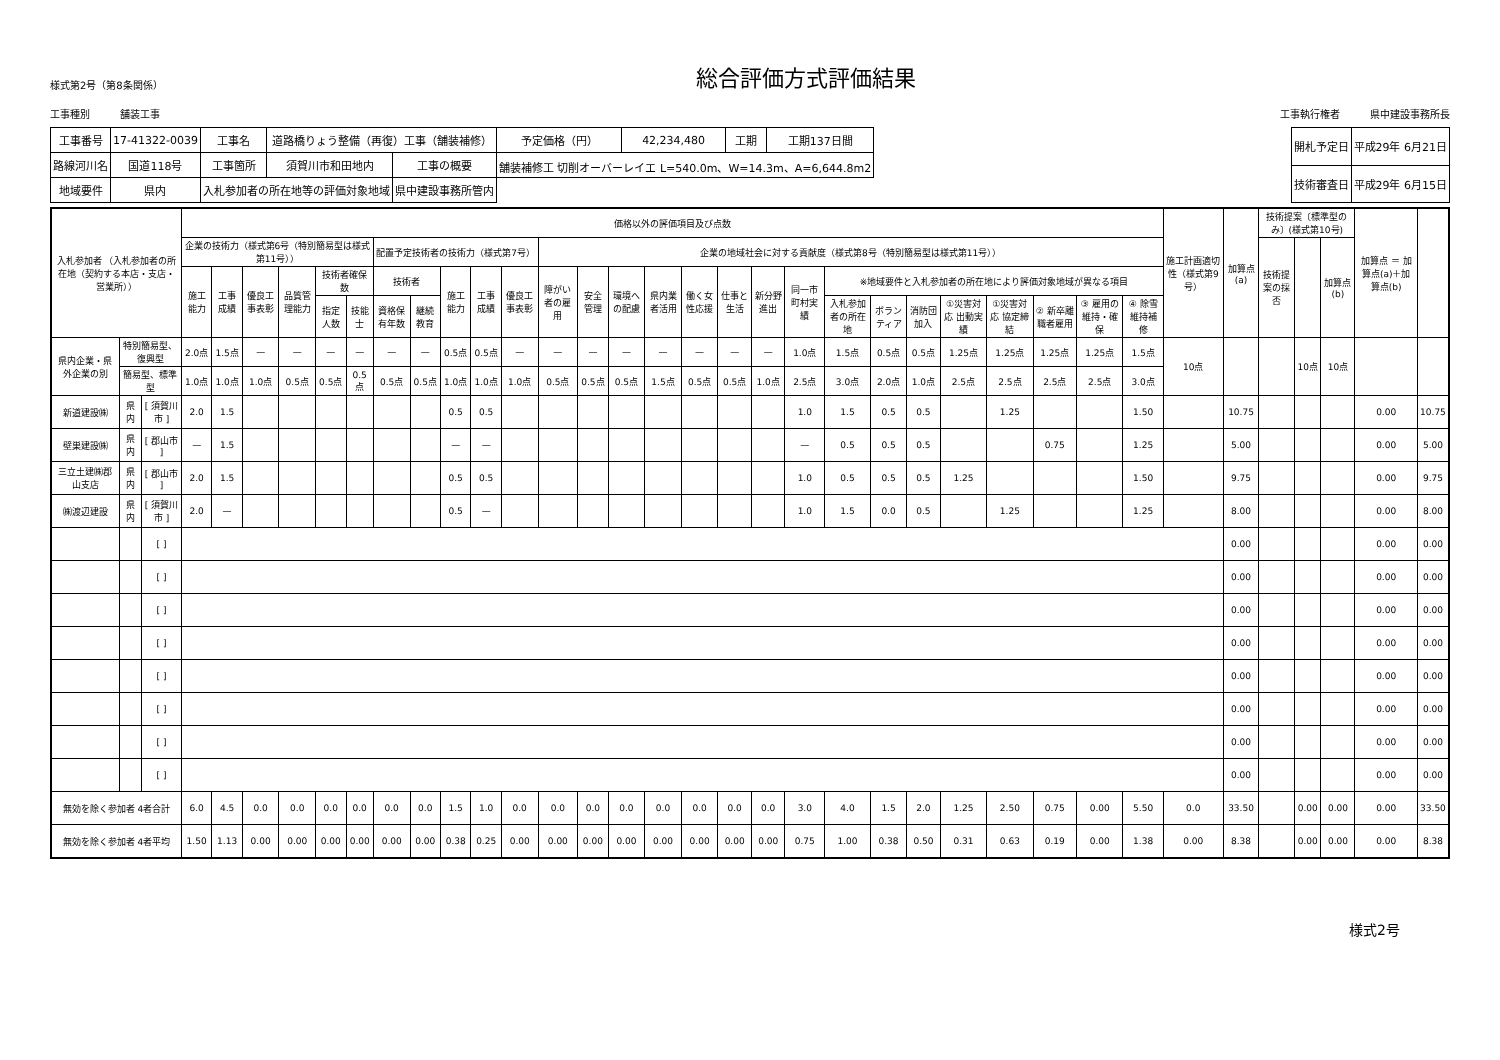様式第2号（第8条関係）
総合評価方式評価結果
工事種別　　　舗装工事
工事執行権者　　　県中建設事務所長
| 工事番号 | 17-41322-0039 | 工事名 | 道路橋りょう整備（再復）工事（舗装補修） | | | 予定価格（円） | 42,234,480 | 工期 | 工期137日間 |
| 路線河川名 | 国道118号 | 工事箇所 | 須賀川市和田地内 | 工事の概要 | 舗装補修工 切削オーバーレイエ L=540.0m、W=14.3m、A=6,644.8m2 | | | | |
| 地域要件 | 県内 | 入札参加者の所在地等の評価対象地域 | | 県中建設事務所管内 | | | | | |
| 開札予定日 | 平成29年 6月21日 |
| 技術審査日 | 平成29年 6月15日 |
| 入札参加者 （入札参加者の所在地（契約する本店・支店・営業所）） | | | 価格以外の評価項目及び点数 | | | | | | | | | | | | | | | | | | | | | | | | | | | 施工計画適切性（様式第9号） | 加算点(a) | 技術提案〔標準型のみ〕(様式第10号) | | | 加算点 ＝ 加算点(a)＋加算点(b) | |
| --- | --- | --- | --- | --- | --- | --- | --- | --- | --- | --- | --- | --- | --- | --- | --- | --- | --- | --- | --- | --- | --- | --- | --- | --- | --- | --- | --- | --- | --- | --- | --- | --- | --- | --- | --- | --- |
| | | | 企業の技術力（様式第6号（特別簡易型は様式第11号）） | | | | | | 配置予定技術者の技術力（様式第7号） | | | | | 企業の地域社会に対する貢献度（様式第8号（特別簡易型は様式第11号）） | | | | | | | | | | | | | | | | | | 技術提案の採否 | | 加算点(b) | | |
| | | | 施工能力 | 工事成績 | 優良工事表彰 | 品質管理能力 | 技術者確保数 | | 技術者 | | 施工能力 | 工事成績 | 優良工事表彰 | 障がい者の雇用 | 安全管理 | 環境への配慮 | 県内業者活用 | 働く女性応援 | 仕事と生活 | 新分野進出 | 同一市町村実績 | ※地域要件と入札参加者の所在地により評価対象地域が異なる項目 | | | | | | | | | | | | | | |
| | | | | | | | 指定人数 | 技能士 | 資格保有年数 | 継続教育 | | | | | | | | | | | | 入札参加者の所在地 | ボランティア | 消防団加入 | ①災害対応 出動実績 | ①災害対応 協定締結 | ② 新卒離職者雇用 | ③ 雇用の維持・確保 | ④ 除雪維持補修 | | | | | | | |
| 県内企業・県外企業の別 | 特別簡易型、復興型 | | 2.0点 | 1.5点 | — | — | — | — | — | — | 0.5点 | 0.5点 | — | — | — | — | — | — | — | — | 1.0点 | 1.5点 | 0.5点 | 0.5点 | 1.25点 | 1.25点 | 1.25点 | 1.25点 | 1.5点 | 10点 | | | 10点 | 10点 | | |
| | 簡易型、標準型 | | 1.0点 | 1.0点 | 1.0点 | 0.5点 | 0.5点 | 0.5点 | 0.5点 | 0.5点 | 1.0点 | 1.0点 | 1.0点 | 0.5点 | 0.5点 | 0.5点 | 1.5点 | 0.5点 | 0.5点 | 1.0点 | 2.5点 | 3.0点 | 2.0点 | 1.0点 | 2.5点 | 2.5点 | 2.5点 | 2.5点 | 3.0点 | | | | | | | |
| 新道建設㈱ | 県内 | [ 須賀川市 ] | 2.0 | 1.5 | | | | | | | 0.5 | 0.5 | | | | | | | | | 1.0 | 1.5 | 0.5 | 0.5 | | 1.25 | | | 1.50 | | 10.75 | | | | 0.00 | 10.75 |
| 壁巣建設㈱ | 県内 | [ 郡山市 ] | — | 1.5 | | | | | | | — | — | | | | | | | | | — | 0.5 | 0.5 | 0.5 | | | 0.75 | | 1.25 | | 5.00 | | | | 0.00 | 5.00 |
| 三立土建㈱郡山支店 | 県内 | [ 郡山市 ] | 2.0 | 1.5 | | | | | | | 0.5 | 0.5 | | | | | | | | | 1.0 | 0.5 | 0.5 | 0.5 | 1.25 | | | | 1.50 | | 9.75 | | | | 0.00 | 9.75 |
| ㈱渡辺建設 | 県内 | [ 須賀川市 ] | 2.0 | — | | | | | | | 0.5 | — | | | | | | | | | 1.0 | 1.5 | 0.0 | 0.5 | | 1.25 | | | 1.25 | | 8.00 | | | | 0.00 | 8.00 |
| | | [ ] | | | | | | | | | | | | | | | | | | | | | | | | | | | | | 0.00 | | | | 0.00 | 0.00 |
| | | [ ] | | | | | | | | | | | | | | | | | | | | | | | | | | | | | 0.00 | | | | 0.00 | 0.00 |
| | | [ ] | | | | | | | | | | | | | | | | | | | | | | | | | | | | | 0.00 | | | | 0.00 | 0.00 |
| | | [ ] | | | | | | | | | | | | | | | | | | | | | | | | | | | | | 0.00 | | | | 0.00 | 0.00 |
| | | [ ] | | | | | | | | | | | | | | | | | | | | | | | | | | | | | 0.00 | | | | 0.00 | 0.00 |
| | | [ ] | | | | | | | | | | | | | | | | | | | | | | | | | | | | | 0.00 | | | | 0.00 | 0.00 |
| | | [ ] | | | | | | | | | | | | | | | | | | | | | | | | | | | | | 0.00 | | | | 0.00 | 0.00 |
| | | [ ] | | | | | | | | | | | | | | | | | | | | | | | | | | | | | 0.00 | | | | 0.00 | 0.00 |
| 無効を除く参加者 4者合計 | | | 6.0 | 4.5 | 0.0 | 0.0 | 0.0 | 0.0 | 0.0 | 0.0 | 1.5 | 1.0 | 0.0 | 0.0 | 0.0 | 0.0 | 0.0 | 0.0 | 0.0 | 0.0 | 3.0 | 4.0 | 1.5 | 2.0 | 1.25 | 2.50 | 0.75 | 0.00 | 5.50 | 0.0 | 33.50 | | 0.00 | 0.00 | 0.00 | 33.50 |
| 無効を除く参加者 4者平均 | | | 1.50 | 1.13 | 0.00 | 0.00 | 0.00 | 0.00 | 0.00 | 0.00 | 0.38 | 0.25 | 0.00 | 0.00 | 0.00 | 0.00 | 0.00 | 0.00 | 0.00 | 0.00 | 0.75 | 1.00 | 0.38 | 0.50 | 0.31 | 0.63 | 0.19 | 0.00 | 1.38 | 0.00 | 8.38 | | 0.00 | 0.00 | 0.00 | 8.38 |
様式2号